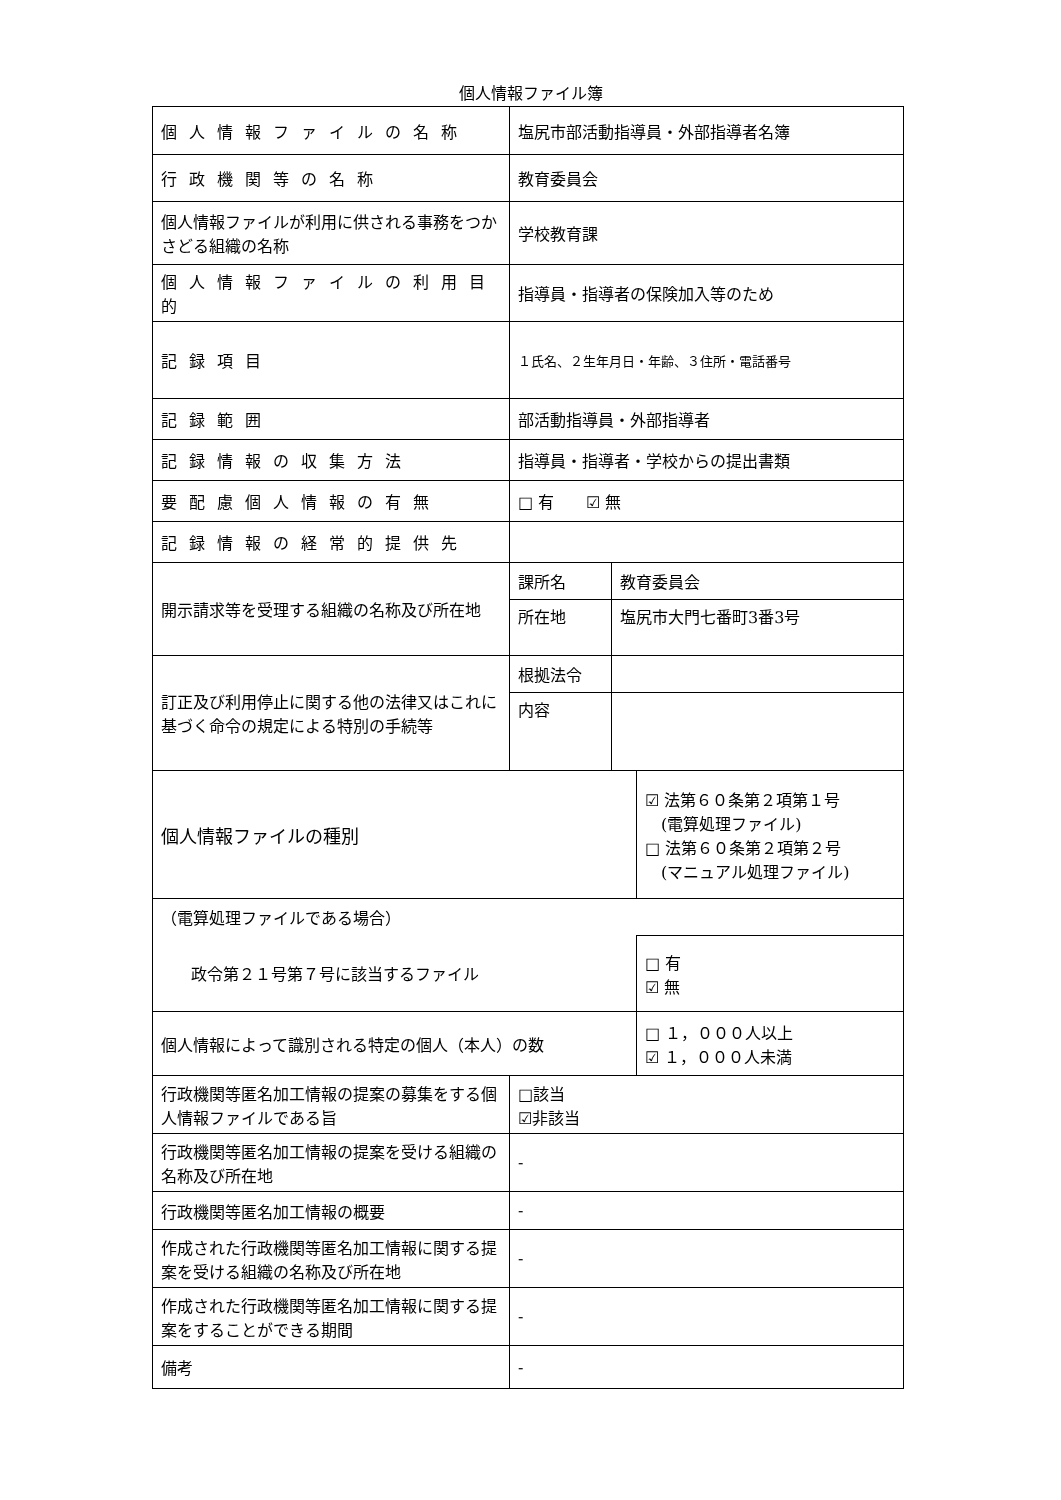個人情報ファイル簿
| 個人情報ファイルの名称 | 塩尻市部活動指導員・外部指導者名簿 | | |
| 行政機関等の名称 | 教育委員会 | | |
| 個人情報ファイルが利用に供される事務をつかさどる組織の名称 | 学校教育課 | | |
| 個人情報ファイルの利用目的 | 指導員・指導者の保険加入等のため | | |
| 記録項目 | １氏名、２生年月日・年齢、３住所・電話番号 | | |
| 記録範囲 | 部活動指導員・外部指導者 | | |
| 記録情報の収集方法 | 指導員・指導者・学校からの提出書類 | | |
| 要配慮個人情報の有無 | □ 有 ☑ 無 | | |
| 記録情報の経常的提供先 | | | |
| 開示請求等を受理する組織の名称及び所在地 | 課所名 | 教育委員会 | |
| | 所在地 | 塩尻市大門七番町3番3号 | |
| 訂正及び利用停止に関する他の法律又はこれに基づく命令の規定による特別の手続等 | 根拠法令 | | |
| | 内容 | | |
| 個人情報ファイルの種別 | | | ☑ 法第６０条第２項第１号 (電算処理ファイル) □ 法第６０条第２項第２号 (マニュアル処理ファイル) |
| （電算処理ファイルである場合） | | | |
| 政令第２１号第７号に該当するファイル | | | □ 有 ☑ 無 |
| 個人情報によって識別される特定の個人（本人）の数 | | | □ １，０００人以上 ☑ １，０００人未満 |
| 行政機関等匿名加工情報の提案の募集をする個人情報ファイルである旨 | □該当 ☑非該当 | | |
| 行政機関等匿名加工情報の提案を受ける組織の名称及び所在地 | - | | |
| 行政機関等匿名加工情報の概要 | - | | |
| 作成された行政機関等匿名加工情報に関する提案を受ける組織の名称及び所在地 | - | | |
| 作成された行政機関等匿名加工情報に関する提案をすることができる期間 | - | | |
| 備考 | - | | |